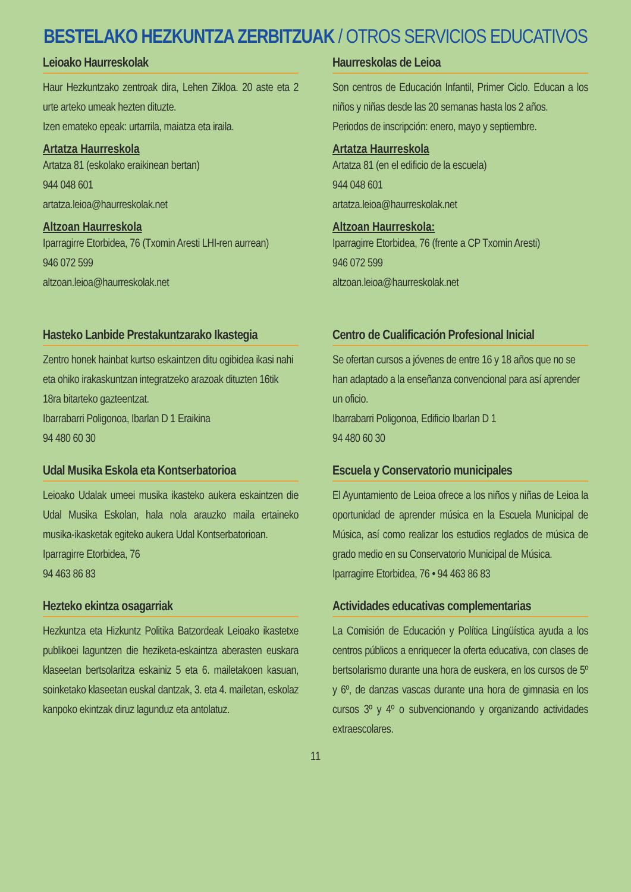BESTELAKO HEZKUNTZA ZERBITZUAK / OTROS SERVICIOS EDUCATIVOS
Leioako Haurreskolak
Haur Hezkuntzako zentroak dira, Lehen Zikloa. 20 aste eta 2 urte arteko umeak hezten dituzte.
Izen emateko epeak: urtarrila, maiatza eta iraila.
Artatza Haurreskola
Artatza 81 (eskolako eraikinean bertan)
944 048 601
artatza.leioa@haurreskolak.net
Altzoan Haurreskola
Iparragirre Etorbidea, 76 (Txomin Aresti LHI-ren aurrean)
946 072 599
altzoan.leioa@haurreskolak.net
Haurreskolas de Leioa
Son centros de Educación Infantil, Primer Ciclo. Educan a los niños y niñas desde las 20 semanas hasta los 2 años.
Periodos de inscripción: enero, mayo y septiembre.
Artatza Haurreskola
Artatza 81 (en el edificio de la escuela)
944 048 601
artatza.leioa@haurreskolak.net
Altzoan Haurreskola:
Iparragirre Etorbidea, 76 (frente a CP Txomin Aresti)
946 072 599
altzoan.leioa@haurreskolak.net
Hasteko Lanbide Prestakuntzarako Ikastegia
Zentro honek hainbat kurtso eskaintzen ditu ogibidea ikasi nahi eta ohiko irakaskuntzan integratzeko arazoak dituzten 16tik 18ra bitarteko gazteentzat.
Ibarrabarri Poligonoa, Ibarlan D 1 Eraikina
94 480 60 30
Centro de Cualificación Profesional Inicial
Se ofertan cursos a jóvenes de entre 16 y 18 años que no se han adaptado a la enseñanza convencional para así aprender un oficio.
Ibarrabarri Poligonoa, Edificio Ibarlan D 1
94 480 60 30
Udal Musika Eskola eta Kontserbatorioa
Leioako Udalak umeei musika ikasteko aukera eskaintzen die Udal Musika Eskolan, hala nola arauzko maila ertaineko musika-ikasketak egiteko aukera Udal Kontserbatorioan.
Iparragirre Etorbidea, 76
94 463 86 83
Escuela y Conservatorio municipales
El Ayuntamiento de Leioa ofrece a los niños y niñas de Leioa la oportunidad de aprender música en la Escuela Municipal de Música, así como realizar los estudios reglados de música de grado medio en su Conservatorio Municipal de Música.
Iparragirre Etorbidea, 76 • 94 463 86 83
Hezteko ekintza osagarriak
Hezkuntza eta Hizkuntz Politika Batzordeak Leioako ikastetxe publikoei laguntzen die heziketa-eskaintza aberasten euskara klaseetan bertsolaritza eskainiz 5 eta 6. mailetakoen kasuan, soinketako klaseetan euskal dantzak, 3. eta 4. mailetan, eskolaz kanpoko ekintzak diruz lagunduz eta antolatuz.
Actividades educativas complementarias
La Comisión de Educación y Política Lingüística ayuda a los centros públicos a enriquecer la oferta educativa, con clases de bertsolarismo durante una hora de euskera, en los cursos de 5º y 6º, de danzas vascas durante una hora de gimnasia en los cursos 3º y 4º o subvencionando y organizando actividades extraescolares.
11